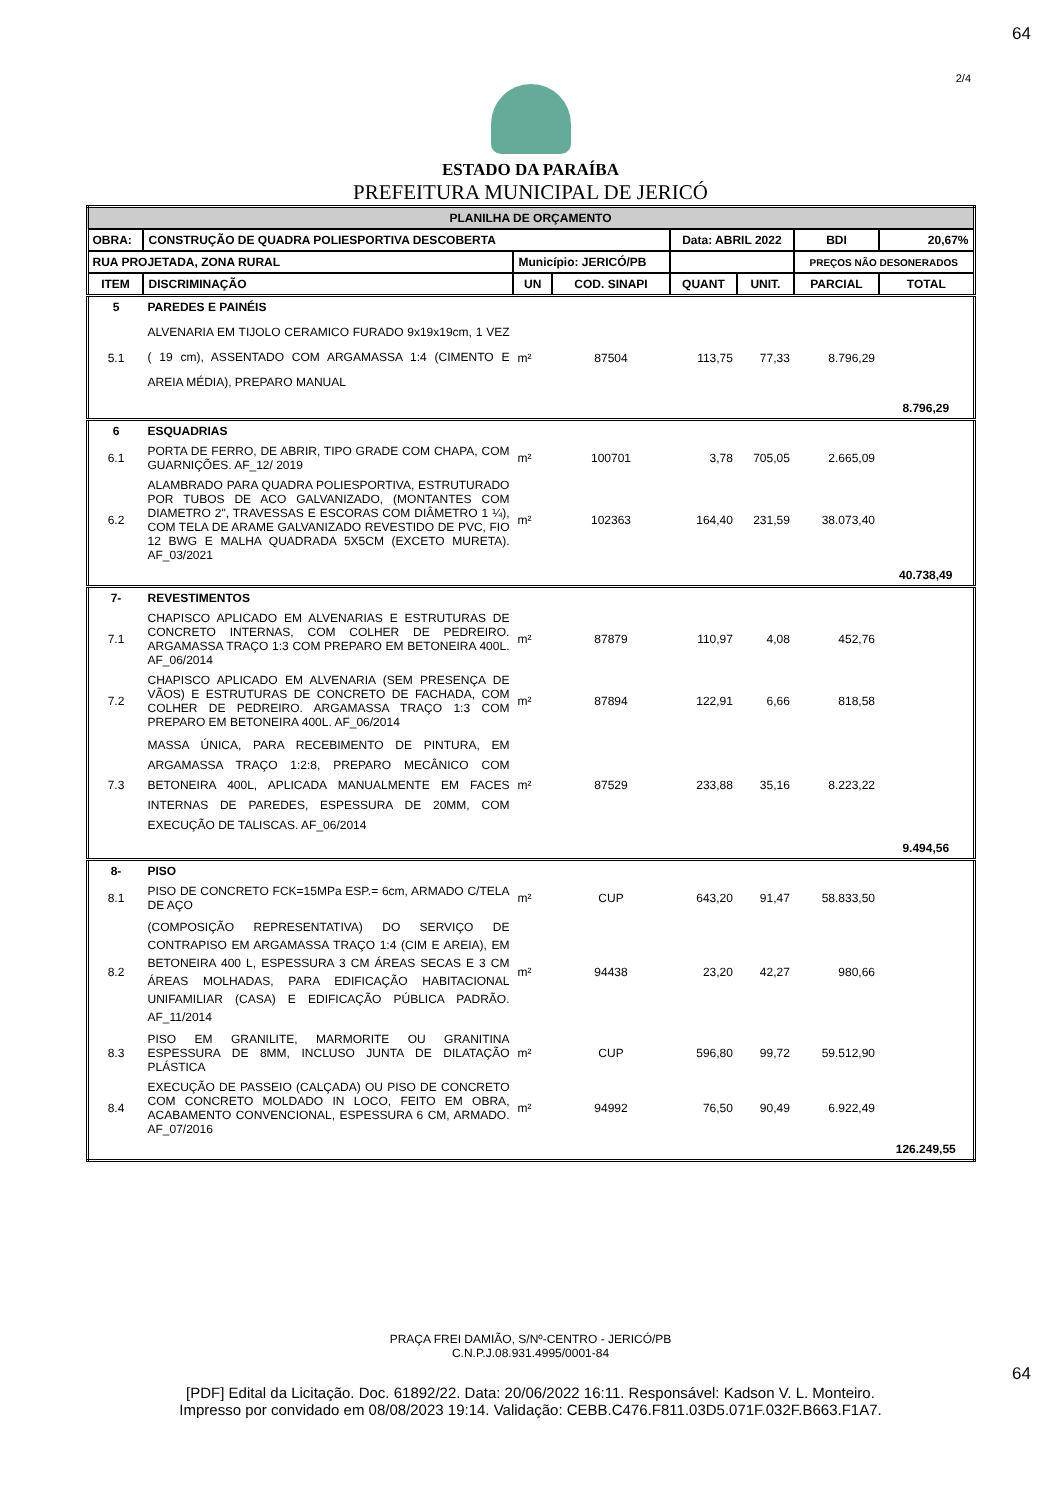64
2/4
ESTADO DA PARAÍBA
PREFEITURA MUNICIPAL DE JERICÓ
| PLANILHA DE ORÇAMENTO | | | | | | | |
| OBRA: | CONSTRUÇÃO DE QUADRA POLIESPORTIVA DESCOBERTA | | | Data: ABRIL 2022 | | BDI | 20,67% |
| RUA PROJETADA, ZONA RURAL | | Município: JERICÓ/PB | | | | PREÇOS NÃO DESONERADOS | |
| ITEM | DISCRIMINAÇÃO | UN | COD. SINAPI | QUANT | UNIT. | PARCIAL | TOTAL |
| 5 | PAREDES E PAINÉIS | | | | | | |
| 5.1 | ALVENARIA EM TIJOLO CERAMICO FURADO 9x19x19cm, 1 VEZ ( 19 cm), ASSENTADO COM ARGAMASSA 1:4 (CIMENTO E AREIA MÉDIA), PREPARO MANUAL | m² | 87504 | 113,75 | 77,33 | 8.796,29 | |
| | | | | | | | 8.796,29 |
| 6 | ESQUADRIAS | | | | | | |
| 6.1 | PORTA DE FERRO, DE ABRIR, TIPO GRADE COM CHAPA, COM GUARNIÇÕES. AF_12/ 2019 | m² | 100701 | 3,78 | 705,05 | 2.665,09 | |
| 6.2 | ALAMBRADO PARA QUADRA POLIESPORTIVA, ESTRUTURADO POR TUBOS DE ACO GALVANIZADO, (MONTANTES COM DIAMETRO 2", TRAVESSAS E ESCORAS COM DIÂMETRO 1 ¼), COM TELA DE ARAME GALVANIZADO REVESTIDO DE PVC, FIO 12 BWG E MALHA QUADRADA 5X5CM (EXCETO MURETA). AF_03/2021 | m² | 102363 | 164,40 | 231,59 | 38.073,40 | |
| | | | | | | | 40.738,49 |
| 7- | REVESTIMENTOS | | | | | | |
| 7.1 | CHAPISCO APLICADO EM ALVENARIAS E ESTRUTURAS DE CONCRETO INTERNAS, COM COLHER DE PEDREIRO. ARGAMASSA TRAÇO 1:3 COM PREPARO EM BETONEIRA 400L. AF_06/2014 | m² | 87879 | 110,97 | 4,08 | 452,76 | |
| 7.2 | CHAPISCO APLICADO EM ALVENARIA (SEM PRESENÇA DE VÃOS) E ESTRUTURAS DE CONCRETO DE FACHADA, COM COLHER DE PEDREIRO. ARGAMASSA TRAÇO 1:3 COM PREPARO EM BETONEIRA 400L. AF_06/2014 | m² | 87894 | 122,91 | 6,66 | 818,58 | |
| 7.3 | MASSA ÚNICA, PARA RECEBIMENTO DE PINTURA, EM ARGAMASSA TRAÇO 1:2:8, PREPARO MECÂNICO COM BETONEIRA 400L, APLICADA MANUALMENTE EM FACES INTERNAS DE PAREDES, ESPESSURA DE 20MM, COM EXECUÇÃO DE TALISCAS. AF_06/2014 | m² | 87529 | 233,88 | 35,16 | 8.223,22 | |
| | | | | | | | 9.494,56 |
| 8- | PISO | | | | | | |
| 8.1 | PISO DE CONCRETO FCK=15MPa ESP.= 6cm, ARMADO C/TELA DE AÇO | m² | CUP | 643,20 | 91,47 | 58.833,50 | |
| 8.2 | (COMPOSIÇÃO REPRESENTATIVA) DO SERVIÇO DE CONTRAPISO EM ARGAMASSA TRAÇO 1:4 (CIM E AREIA), EM BETONEIRA 400 L, ESPESSURA 3 CM ÁREAS SECAS E 3 CM ÁREAS MOLHADAS, PARA EDIFICAÇÃO HABITACIONAL UNIFAMILIAR (CASA) E EDIFICAÇÃO PÚBLICA PADRÃO. AF_11/2014 | m² | 94438 | 23,20 | 42,27 | 980,66 | |
| 8.3 | PISO EM GRANILITE, MARMORITE OU GRANITINA ESPESSURA DE 8MM, INCLUSO JUNTA DE DILATAÇÃO PLÁSTICA | m² | CUP | 596,80 | 99,72 | 59.512,90 | |
| 8.4 | EXECUÇÃO DE PASSEIO (CALÇADA) OU PISO DE CONCRETO COM CONCRETO MOLDADO IN LOCO, FEITO EM OBRA, ACABAMENTO CONVENCIONAL, ESPESSURA 6 CM, ARMADO. AF_07/2016 | m² | 94992 | 76,50 | 90,49 | 6.922,49 | |
| | | | | | | | 126.249,55 |
PRAÇA FREI DAMIÃO, S/Nº-CENTRO - JERICÓ/PB
C.N.P.J.08.931.4995/0001-84
64
[PDF] Edital da Licitação. Doc. 61892/22. Data: 20/06/2022 16:11. Responsável: Kadson V. L. Monteiro.
Impresso por convidado em 08/08/2023 19:14. Validação: CEBB.C476.F811.03D5.071F.032F.B663.F1A7.